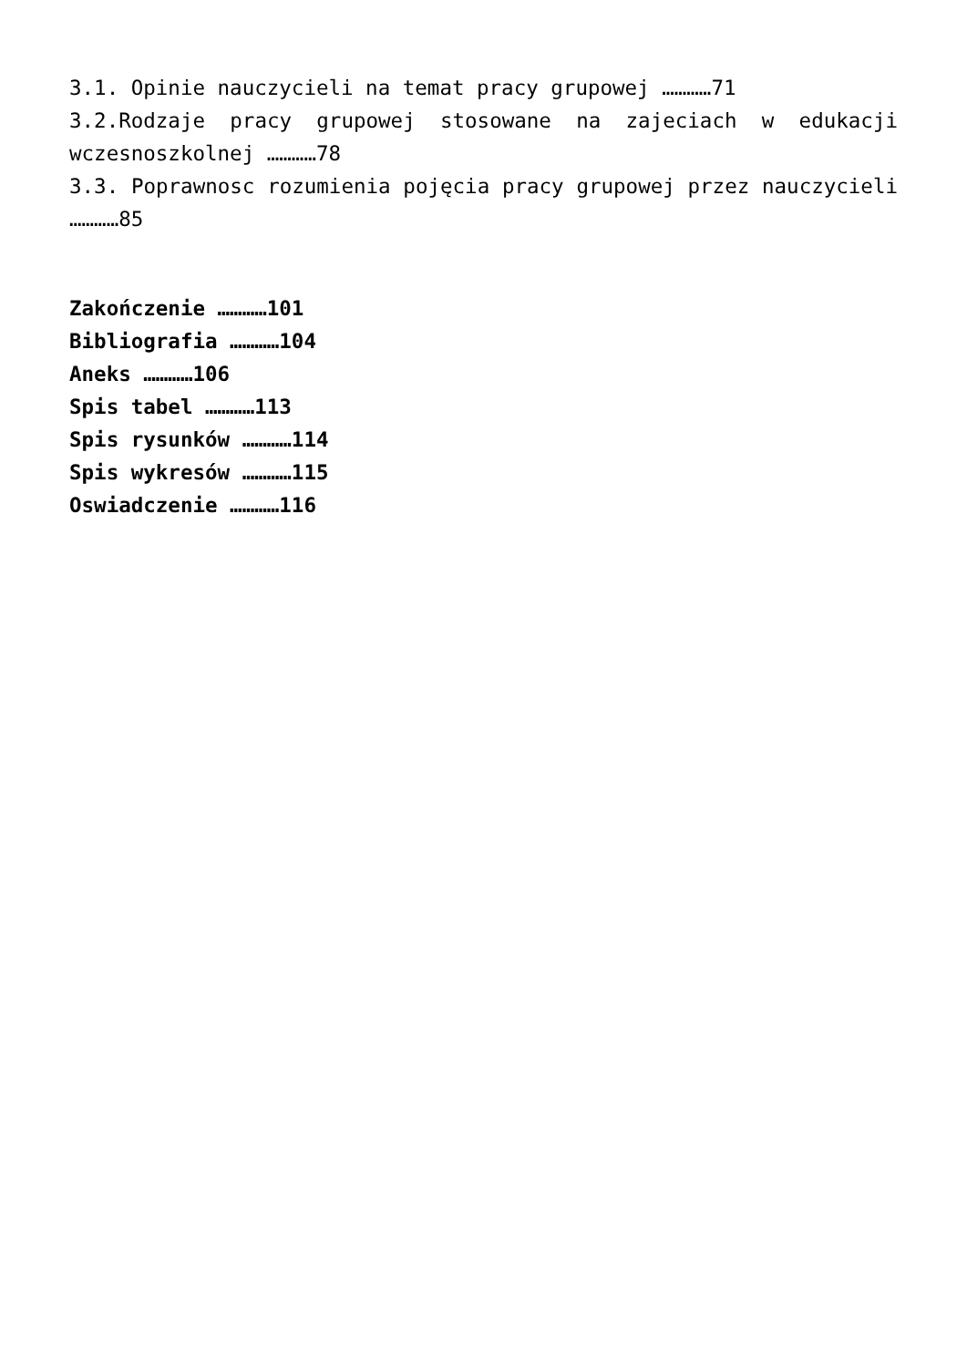3.1. Opinie nauczycieli na temat pracy grupowej …………71
3.2.Rodzaje pracy grupowej stosowane na zajeciach w edukacji wczesnoszkolnej …………78
3.3. Poprawnosc rozumienia pojęcia pracy grupowej przez nauczycieli …………85
Zakończenie …………101
Bibliografia …………104
Aneks …………106
Spis tabel …………113
Spis rysunków …………114
Spis wykresów …………115
Oswiadczenie …………116